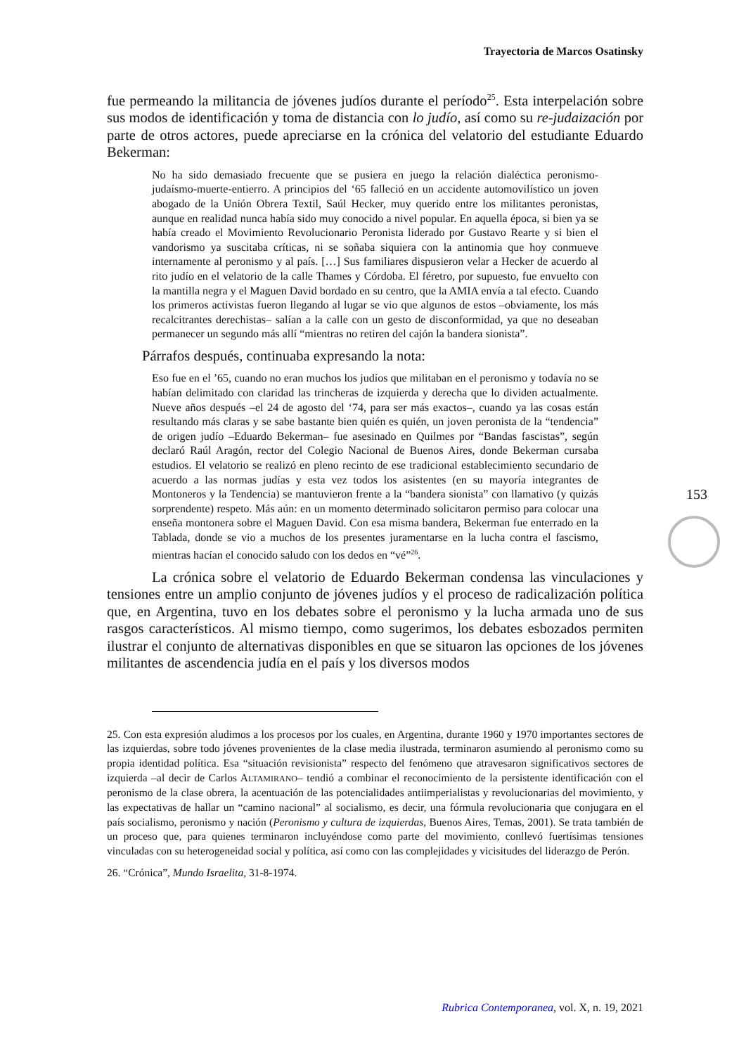Trayectoria de Marcos Osatinsky
fue permeando la militancia de jóvenes judíos durante el período<sup>25</sup>. Esta interpelación sobre sus modos de identificación y toma de distancia con lo judío, así como su re-judaización por parte de otros actores, puede apreciarse en la crónica del velatorio del estudiante Eduardo Bekerman:
No ha sido demasiado frecuente que se pusiera en juego la relación dialéctica peronismo-judaísmo-muerte-entierro. A principios del ‘65 falleció en un accidente automovilístico un joven abogado de la Unión Obrera Textil, Saúl Hecker, muy querido entre los militantes peronistas, aunque en realidad nunca había sido muy conocido a nivel popular. En aquella época, si bien ya se había creado el Movimiento Revolucionario Peronista liderado por Gustavo Rearte y si bien el vandorismo ya suscitaba críticas, ni se soñaba siquiera con la antinomia que hoy conmueve internamente al peronismo y al país. […] Sus familiares dispusieron velar a Hecker de acuerdo al rito judío en el velatorio de la calle Thames y Córdoba. El féretro, por supuesto, fue envuelto con la mantilla negra y el Maguen David bordado en su centro, que la AMIA envía a tal efecto. Cuando los primeros activistas fueron llegando al lugar se vio que algunos de estos –obviamente, los más recalcitrantes derechistas– salían a la calle con un gesto de disconformidad, ya que no deseaban permanecer un segundo más allí “mientras no retiren del cajón la bandera sionista”.
Párrafos después, continuaba expresando la nota:
Eso fue en el ’65, cuando no eran muchos los judíos que militaban en el peronismo y todavía no se habían delimitado con claridad las trincheras de izquierda y derecha que lo dividen actualmente. Nueve años después –el 24 de agosto del ‘74, para ser más exactos–, cuando ya las cosas están resultando más claras y se sabe bastante bien quién es quién, un joven peronista de la “tendencia” de origen judío –Eduardo Bekerman– fue asesinado en Quilmes por “Bandas fascistas”, según declaró Raúl Aragón, rector del Colegio Nacional de Buenos Aires, donde Bekerman cursaba estudios. El velatorio se realizó en pleno recinto de ese tradicional establecimiento secundario de acuerdo a las normas judías y esta vez todos los asistentes (en su mayoría integrantes de Montoneros y la Tendencia) se mantuvieron frente a la “bandera sionista” con llamativo (y quizás sorprendente) respeto. Más aún: en un momento determinado solicitaron permiso para colocar una enseña montonera sobre el Maguen David. Con esa misma bandera, Bekerman fue enterrado en la Tablada, donde se vio a muchos de los presentes juramentarse en la lucha contra el fascismo, mientras hacían el conocido saludo con los dedos en “vé”<sup>26</sup>.
La crónica sobre el velatorio de Eduardo Bekerman condensa las vinculaciones y tensiones entre un amplio conjunto de jóvenes judíos y el proceso de radicalización política que, en Argentina, tuvo en los debates sobre el peronismo y la lucha armada uno de sus rasgos característicos. Al mismo tiempo, como sugerimos, los debates esbozados permiten ilustrar el conjunto de alternativas disponibles en que se situaron las opciones de los jóvenes militantes de ascendencia judía en el país y los diversos modos
25. Con esta expresión aludimos a los procesos por los cuales, en Argentina, durante 1960 y 1970 importantes sectores de las izquierdas, sobre todo jóvenes provenientes de la clase media ilustrada, terminaron asumiendo al peronismo como su propia identidad política. Esa “situación revisionista” respecto del fenómeno que atravesaron significativos sectores de izquierda –al decir de Carlos ALTAMIRANO– tendió a combinar el reconocimiento de la persistente identificación con el peronismo de la clase obrera, la acentuación de las potencialidades antiimperialistas y revolucionarias del movimiento, y las expectativas de hallar un “camino nacional” al socialismo, es decir, una fórmula revolucionaria que conjugara en el país socialismo, peronismo y nación (Peronismo y cultura de izquierdas, Buenos Aires, Temas, 2001). Se trata también de un proceso que, para quienes terminaron incluyéndose como parte del movimiento, conllevó fuertísimas tensiones vinculadas con su heterogeneidad social y política, así como con las complejidades y vicisitudes del liderazgo de Perón.
26. “Crónica”, Mundo Israelita, 31-8-1974.
153
Rubrica Contemporanea, vol. X, n. 19, 2021